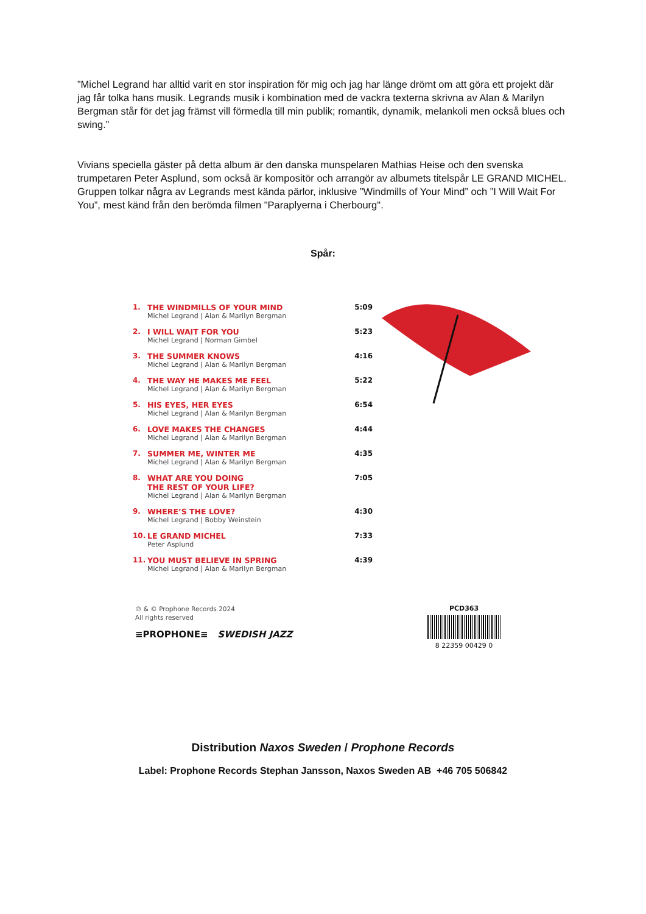”Michel Legrand har alltid varit en stor inspiration för mig och jag har länge drömt om att göra ett projekt där jag får tolka hans musik. Legrands musik i kombination med de vackra texterna skrivna av Alan & Marilyn Bergman står för det jag främst vill förmedla till min publik; romantik, dynamik, melankoli men också blues och swing.”
Vivians speciella gäster på detta album är den danska munspelaren Mathias Heise och den svenska trumpetaren Peter Asplund, som också är kompositör och arrangör av albumets titelspår LE GRAND MICHEL. Gruppen tolkar några av Legrands mest kända pärlor, inklusive ”Windmills of Your Mind” och ”I Will Wait For You”, mest känd från den berömda filmen "Paraplyerna i Cherbourg".
Spår:
| 1. | THE WINDMILLS OF YOUR MIND Michel Legrand / Alan & Marilyn Bergman | 5:09 |
| 2. | I WILL WAIT FOR YOU Michel Legrand / Norman Gimbel | 5:23 |
| 3. | THE SUMMER KNOWS Michel Legrand / Alan & Marilyn Bergman | 4:16 |
| 4. | THE WAY HE MAKES ME FEEL Michel Legrand / Alan & Marilyn Bergman | 5:22 |
| 5. | HIS EYES, HER EYES Michel Legrand / Alan & Marilyn Bergman | 6:54 |
| 6. | LOVE MAKES THE CHANGES Michel Legrand / Alan & Marilyn Bergman | 4:44 |
| 7. | SUMMER ME, WINTER ME Michel Legrand / Alan & Marilyn Bergman | 4:35 |
| 8. | WHAT ARE YOU DOING THE REST OF YOUR LIFE? Michel Legrand / Alan & Marilyn Bergman | 7:05 |
| 9. | WHERE’S THE LOVE? Michel Legrand / Bobby Weinstein | 4:30 |
| 10. | LE GRAND MICHEL Peter Asplund | 7:33 |
| 11. | YOU MUST BELIEVE IN SPRING Michel Legrand / Alan & Marilyn Bergman | 4:39 |
℗ & © Prophone Records 2024
All rights reserved
≡PROPHONE≡ SWEDISH JAZZ
PCD363
8 22359 00429 0
Distribution Naxos Sweden / Prophone Records
Label: Prophone Records Stephan Jansson, Naxos Sweden AB +46 705 506842